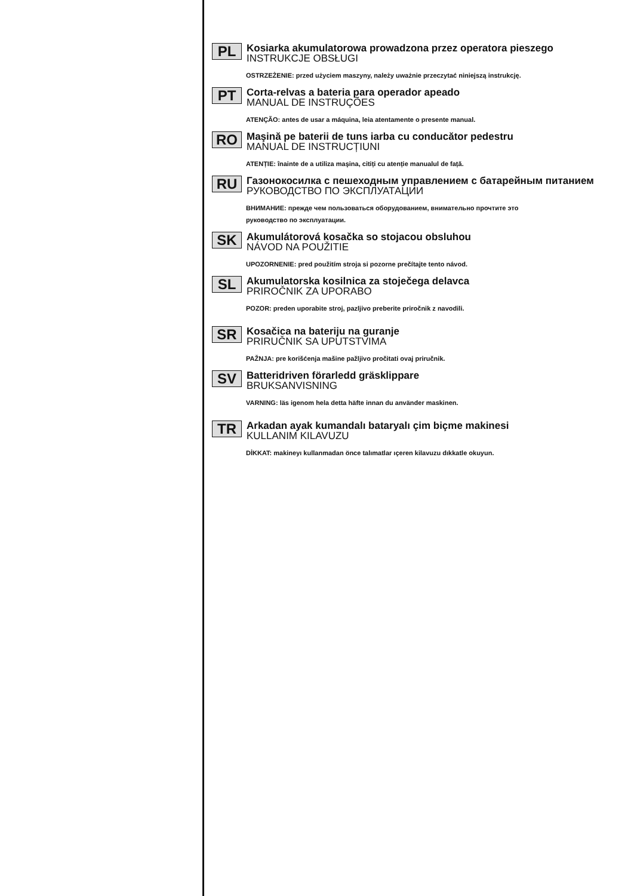PL
Kosiarka akumulatorowa prowadzona przez operatora pieszego
INSTRUKCJE OBSŁUGI
OSTRZEŻENIE: przed użyciem maszyny, należy uważnie przeczytać niniejszą instrukcję.
PT
Corta-relvas a bateria para operador apeado
MANUAL DE INSTRUÇÕES
ATENÇÃO: antes de usar a máquina, leia atentamente o presente manual.
RO
Maşină pe baterii de tuns iarba cu conducător pedestru
MANUAL DE INSTRUCȚIUNI
ATENȚIE: înainte de a utiliza maşina, citiți cu atenție manualul de față.
RU
Газонокосилка с пешеходным управлением с батарейным питанием
РУКОВОДСТВО ПО ЭКСПЛУАТАЦИИ
ВНИМАНИЕ: прежде чем пользоваться оборудованием, внимательно прочтите это
руководство по эксплуатации.
SK
Akumulátorová kosačka so stojacou obsluhou
NÁVOD NA POUŽITIE
UPOZORNENIE: pred použitím stroja si pozorne prečítajte tento návod.
SL
Akumulatorska kosilnica za stoječega delavca
PRIROČNIK ZA UPORABO
POZOR: preden uporabite stroj, pazljivo preberite priročnik z navodili.
SR
Kosačica na bateriju na guranje
PRIRUČNIK SA UPUTSTVIMA
PAŽNJA: pre korišćenja mašine pažljivo pročitati ovaj priručnik.
SV
Batteridriven förarledd gräsklippare
BRUKSANVISNING
VARNING: läs igenom hela detta häfte innan du använder maskinen.
TR
Arkadan ayak kumandalı bataryalı çim biçme makinesi
KULLANIM KILAVUZU
DİKKAT: makineyı kullanmadan önce talımatlar ıçeren kilavuzu dıkkatle okuyun.